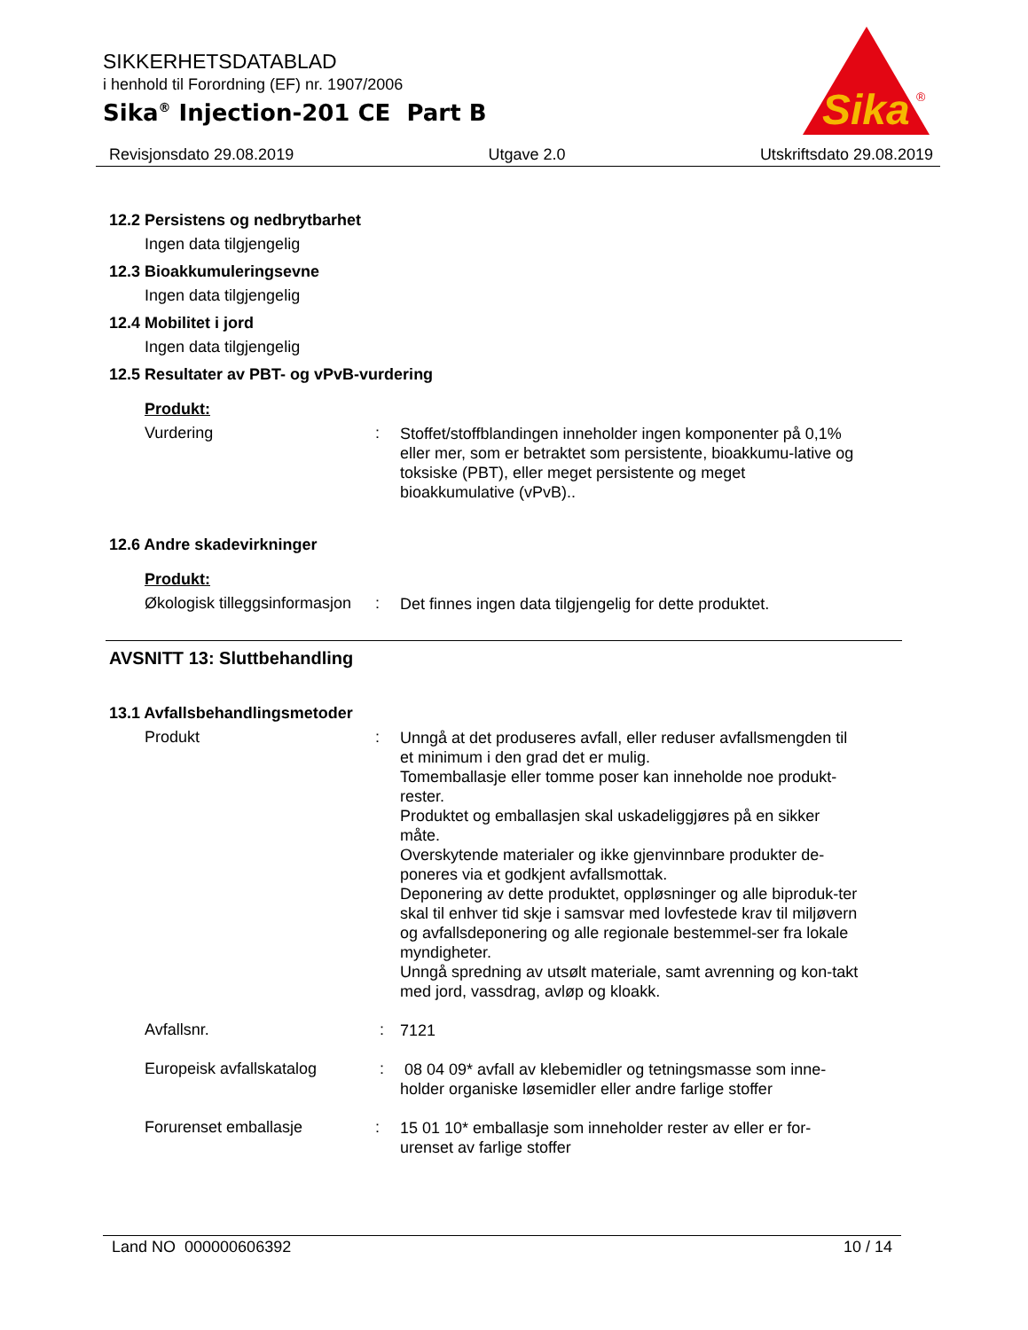SIKKERHETSDATABLAD
i henhold til Forordning (EF) nr. 1907/2006
Sika<sup>®</sup> Injection-201 CE Part B
Sika
®
Revisjonsdato 29.08.2019 Utgave 2.0 Utskriftsdato 29.08.2019
12.2 Persistens og nedbrytbarhet
Ingen data tilgjengelig
12.3 Bioakkumuleringsevne
Ingen data tilgjengelig
12.4 Mobilitet i jord
Ingen data tilgjengelig
12.5 Resultater av PBT- og vPvB-vurdering
Produkt:
Vurdering :
Stoffet/stoffblandingen inneholder ingen komponenter på 0,1% eller mer, som er betraktet som persistente, bioakkumu-lative og toksiske (PBT), eller meget persistente og meget bioakkumulative (vPvB)..
12.6 Andre skadevirkninger
Produkt:
Økologisk tilleggsinformasjon
:
Det finnes ingen data tilgjengelig for dette produktet.
AVSNITT 13: Sluttbehandling
13.1 Avfallsbehandlingsmetoder
Produkt :
Unngå at det produseres avfall, eller reduser avfallsmengden til et minimum i den grad det er mulig.
Tomemballasje eller tomme poser kan inneholde noe produkt-rester.
Produktet og emballasjen skal uskadeliggjøres på en sikker måte.
Overskytende materialer og ikke gjenvinnbare produkter de-poneres via et godkjent avfallsmottak.
Deponering av dette produktet, oppløsninger og alle biproduk-ter skal til enhver tid skje i samsvar med lovfestede krav til miljøvern og avfallsdeponering og alle regionale bestemmel-ser fra lokale myndigheter.
Unngå spredning av utsølt materiale, samt avrenning og kon-takt med jord, vassdrag, avløp og kloakk.
Avfallsnr. :
7121
Europeisk avfallskatalog :
08 04 09* avfall av klebemidler og tetningsmasse som inne-holder organiske løsemidler eller andre farlige stoffer
Forurenset emballasje :
15 01 10* emballasje som inneholder rester av eller er for-urenset av farlige stoffer
Land NO 000000606392 10 / 14